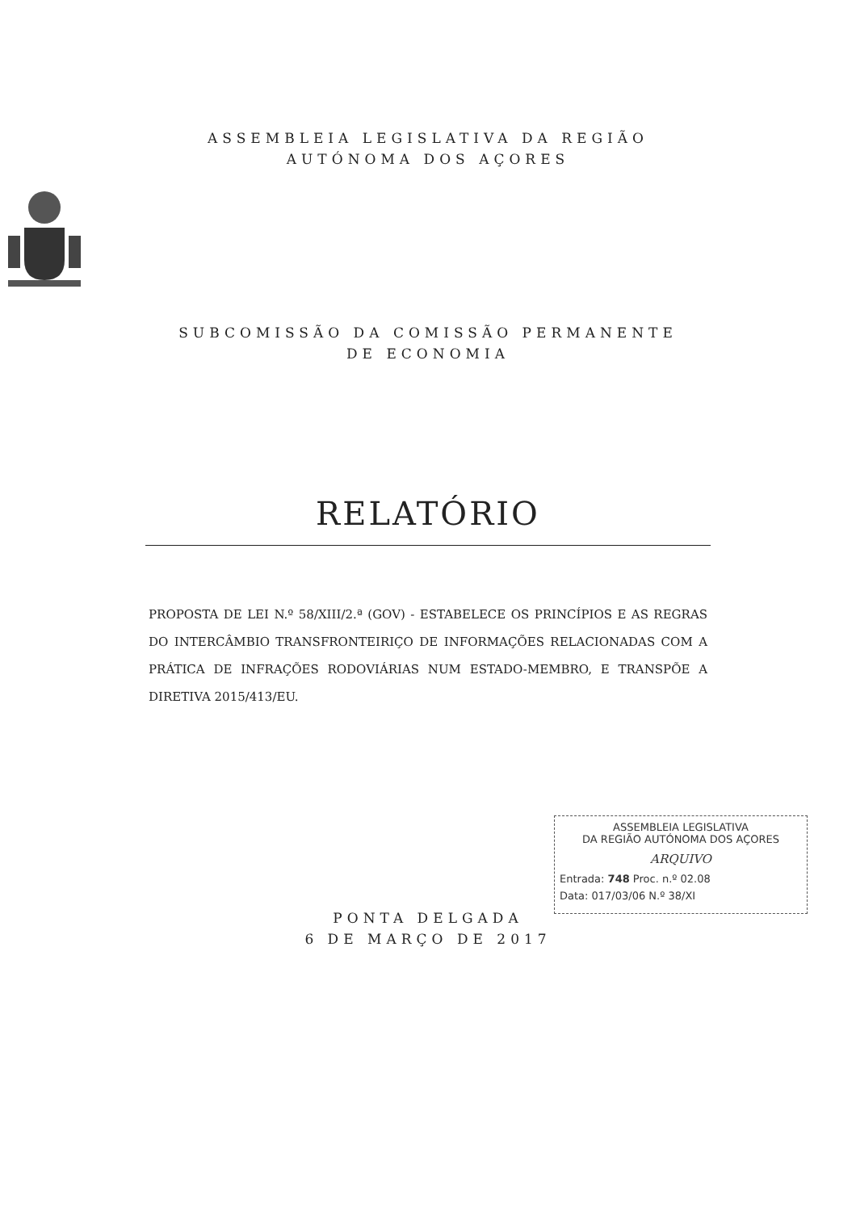ASSEMBLEIA LEGISLATIVA DA REGIÃO
AUTÓNOMA DOS AÇORES
SUBCOMISSÃO DA COMISSÃO PERMANENTE
DE ECONOMIA
RELATÓRIO
PROPOSTA DE LEI N.º 58/XIII/2.ª (GOV) - ESTABELECE OS PRINCÍPIOS E AS REGRAS DO INTERCÂMBIO TRANSFRONTEIRIÇO DE INFORMAÇÕES RELACIONADAS COM A PRÁTICA DE INFRAÇÕES RODOVIÁRIAS NUM ESTADO-MEMBRO, E TRANSPÕE A DIRETIVA 2015/413/EU.
PONTA DELGADA
6 DE MARÇO DE 2017
ASSEMBLEIA LEGISLATIVA
DA REGIÃO AUTÓNOMA DOS AÇORES
ARQUIVO
Entrada: 748 Proc. n.º 02.08
Data: 017/03/06 N.º 38/XI